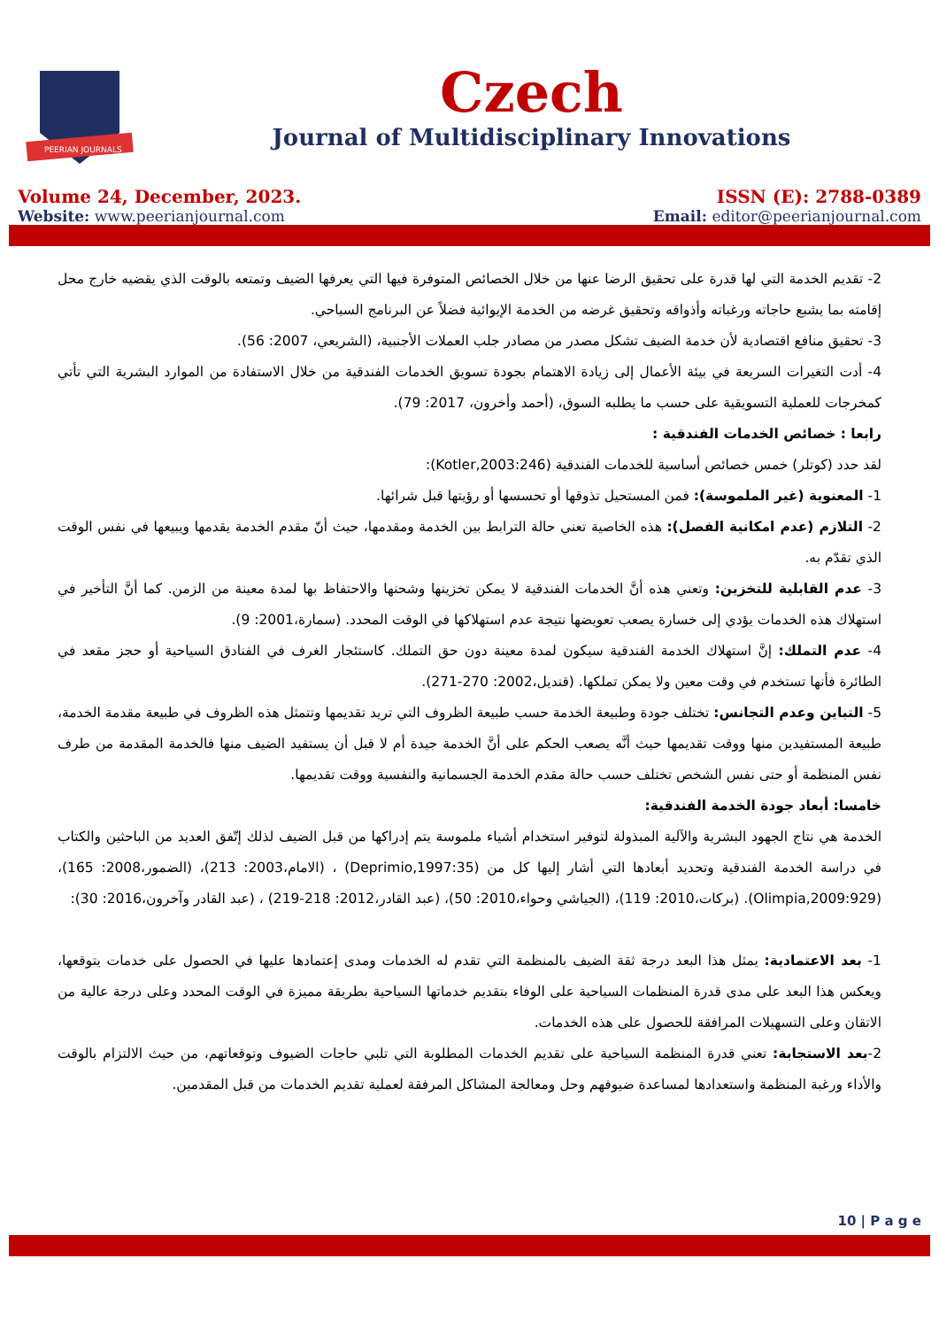PEERIAN JOURNALS
Czech
Journal of Multidisciplinary Innovations
Volume 24, December, 2023.
Website: www.peerianjournal.com
ISSN (E): 2788-0389
Email: editor@peerianjournal.com
2- تقديم الخدمة التي لها قدرة على تحقيق الرضا عنها من خلال الخصائص المتوفرة فيها التي يعرفها الضيف وتمتعه بالوقت الذي يقضيه خارج محل إقامته بما يشبع حاجاته ورغباته وأذواقه وتحقيق غرضه من الخدمة الإيوائية فضلاً عن البرنامج السياحي.
3- تحقيق منافع اقتصادية لأن خدمة الضيف تشكل مصدر من مصادر جلب العملات الأجنبية، (الشريعي، 2007: 56).
4- أدت التغيرات السريعة في بيئة الأعمال إلى زيادة الاهتمام بجودة تسويق الخدمات الفندقية من خلال الاستفادة من الموارد البشرية التي تأتي كمخرجات للعملية التسويقية على حسب ما يطلبه السوق، (أحمد وأخرون، 2017: 79).
رابعا : خصائص الخدمات الفندقية :
لقد حدد (كوتلر) خمس خصائص أساسية للخدمات الفندقية (Kotler,2003:246):
1- المعنوية (غير الملموسة): فمن المستحيل تذوقها أو تحسسها أو رؤيتها قبل شرائها.
2- التلازم (عدم امكانية الفصل): هذه الخاصية تعني حالة الترابط بين الخدمة ومقدمها، حيث أنّ مقدم الخدمة يقدمها ويبيعها في نفس الوقت الذي تقدّم به.
3- عدم القابلية للتخزين: وتعني هذه أنَّ الخدمات الفندقية لا يمكن تخزينها وشحنها والاحتفاظ بها لمدة معينة من الزمن. كما أنَّ التأخير في استهلاك هذه الخدمات يؤدي إلى خسارة يصعب تعويضها نتيجة عدم استهلاكها في الوقت المحدد. (سمارة،2001: 9).
4- عدم التملك: إنَّ استهلاك الخدمة الفندقية سيكون لمدة معينة دون حق التملك. كاستئجار الغرف في الفنادق السياحية أو حجز مقعد في الطائرة فأنها تستخدم في وقت معين ولا يمكن تملكها. (قنديل،2002: 270-271).
5- التباين وعدم التجانس: تختلف جودة وطبيعة الخدمة حسب طبيعة الظروف التي تريد تقديمها وتتمثل هذه الظروف في طبيعة مقدمة الخدمة، طبيعة المستفيدين منها ووقت تقديمها حيث أنَّه يصعب الحكم على أنَّ الخدمة جيدة أم لا قبل أن يستفيد الضيف منها فالخدمة المقدمة من طرف نفس المنظمة أو حتى نفس الشخص تختلف حسب حالة مقدم الخدمة الجسمانية والنفسية ووقت تقديمها.
خامسا: أبعاد جودة الخدمة الفندقية:
الخدمة هي نتاج الجهود البشرية والآلية المبذولة لتوفير استخدام أشياء ملموسة يتم إدراكها من قبل الضيف لذلك إتّفق العديد من الباحثين والكتاب في دراسة الخدمة الفندقية وتحديد أبعادها التي أشار إليها كل من (Deprimio,1997:35) ، (الامام،2003: 213)، (الضمور،2008: 165)، (Olimpia,2009:929). (بركات،2010: 119)، (الجياشي وحواء،2010: 50)، (عبد القادر،2012: 218-219) ، (عبد القادر وآخرون،2016: 30):
1- بعد الاعتمادية: يمثل هذا البعد درجة ثقة الضيف بالمنظمة التي تقدم له الخدمات ومدى إعتمادها عليها في الحصول على خدمات يتوقعها، ويعكس هذا البعد على مدى قدرة المنظمات السياحية على الوفاء بتقديم خدماتها السياحية بطريقة مميزة في الوقت المحدد وعلى درجة عالية من الاتقان وعلى التسهيلات المرافقة للحصول على هذه الخدمات.
2-بعد الاستجابة: تعني قدرة المنظمة السياحية على تقديم الخدمات المطلوبة التي تلبي حاجات الضيوف وتوقعاتهم، من حيث الالتزام بالوقت والأداء ورغبة المنظمة واستعدادها لمساعدة ضيوفهم وحل ومعالجة المشاكل المرفقة لعملية تقديم الخدمات من قبل المقدمين.
10 | P a g e